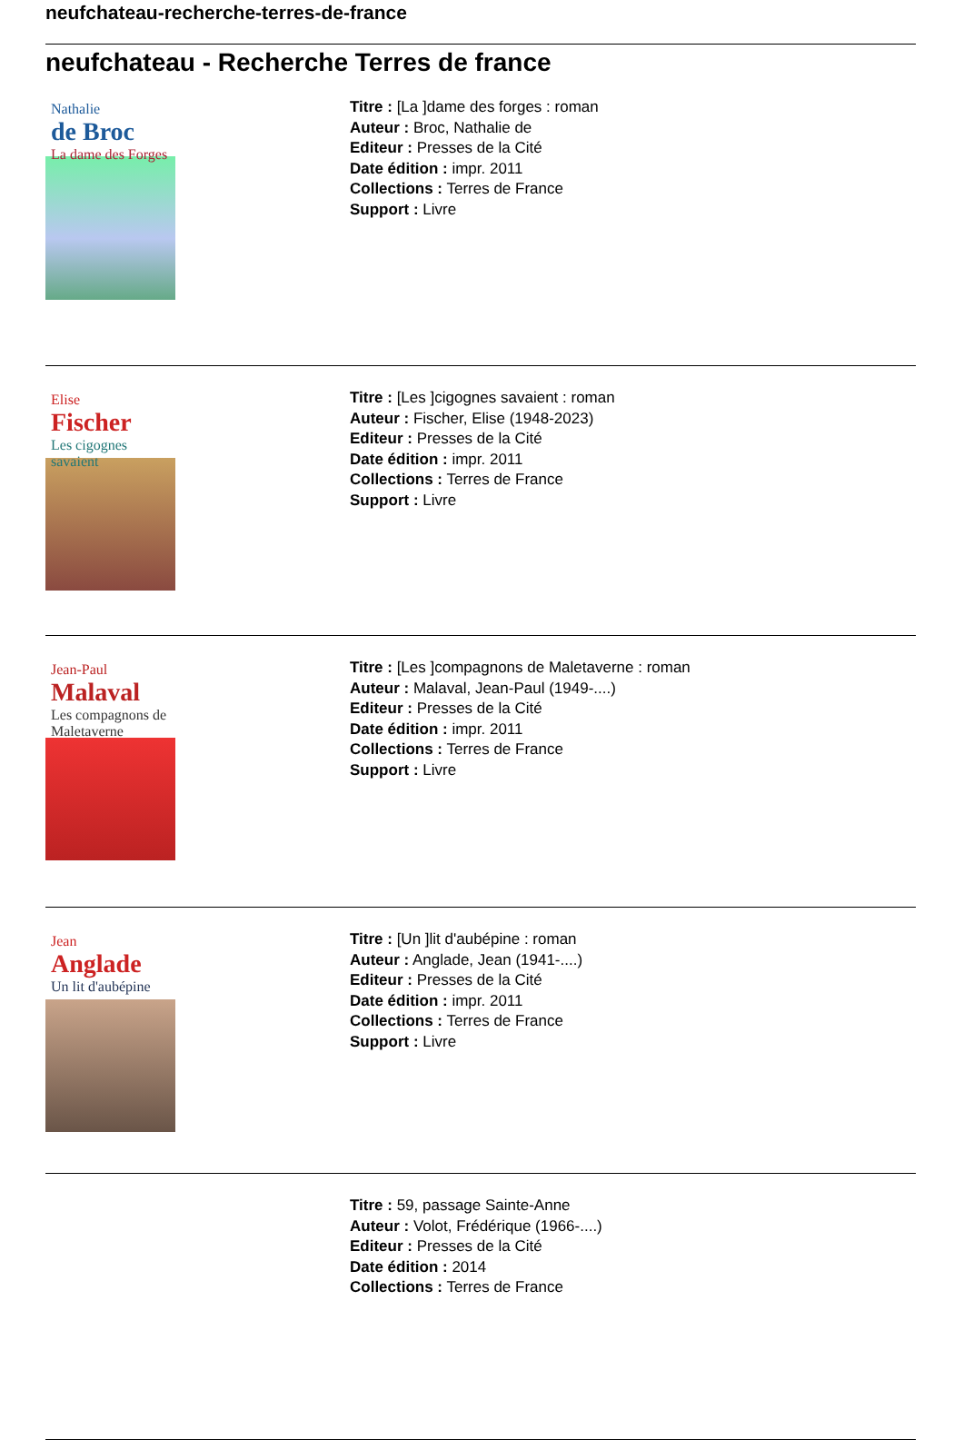neufchateau-recherche-terres-de-france
neufchateau - Recherche Terres de france
Nathalie
de Broc
La dame des Forges
Titre : [La ]dame des forges : roman
Auteur : Broc, Nathalie de
Editeur : Presses de la Cité
Date édition : impr. 2011
Collections : Terres de France
Support : Livre
Elise
Fischer
Les cigognes savaient
Titre : [Les ]cigognes savaient : roman
Auteur : Fischer, Elise (1948-2023)
Editeur : Presses de la Cité
Date édition : impr. 2011
Collections : Terres de France
Support : Livre
Jean-Paul
Malaval
Les compagnons de Maletaverne
Titre : [Les ]compagnons de Maletaverne : roman
Auteur : Malaval, Jean-Paul (1949-....)
Editeur : Presses de la Cité
Date édition : impr. 2011
Collections : Terres de France
Support : Livre
Jean
Anglade
Un lit d'aubépine
Titre : [Un ]lit d'aubépine : roman
Auteur : Anglade, Jean (1941-....)
Editeur : Presses de la Cité
Date édition : impr. 2011
Collections : Terres de France
Support : Livre
Titre : 59, passage Sainte-Anne
Auteur : Volot, Frédérique (1966-....)
Editeur : Presses de la Cité
Date édition : 2014
Collections : Terres de France